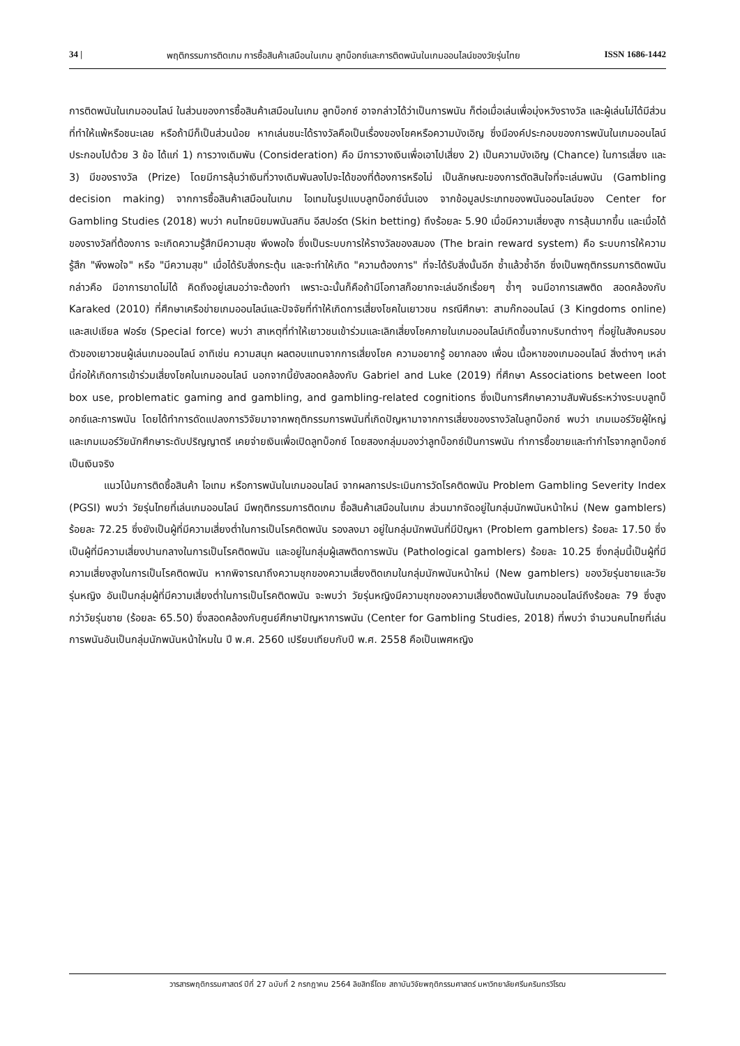34 | พฤติกรรมการติดเกม การซื้อสินค้าเสมือนในเกม ลูทบ็อกซ์และการติดพนันในเกมออนไลน์ของวัยรุ่นไทย ISSN 1686-1442
การติดพนันในเกมออนไลน์ ในส่วนของการซื้อสินค้าเสมือนในเกม ลูทบ็อกซ์ อาจกล่าวได้ว่าเป็นการพนัน ก็ต่อเมื่อเล่นเพื่อมุ่งหวังรางวัล และผู้เล่นไม่ได้มีส่วนที่ทำให้แพ้หรือชนะเลย หรือถ้ามีก็เป็นส่วนน้อย หากเล่นชนะได้รางวัลคือเป็นเรื่องของโชคหรือความบังเอิญ ซึ่งมีองค์ประกอบของการพนันในเกมออนไลน์ ประกอบไปด้วย 3 ข้อ ได้แก่ 1) การวางเดิมพัน (Consideration) คือ มีการวางเงินเพื่อเอาไปเสี่ยง 2) เป็นความบังเอิญ (Chance) ในการเสี่ยง และ 3) มีของรางวัล (Prize) โดยมีการลุ้นว่าเงินที่วางเดิมพันลงไปจะได้ของที่ต้องการหรือไม่ เป็นลักษณะของการตัดสินใจที่จะเล่นพนัน (Gambling decision making) จากการซื้อสินค้าเสมือนในเกม ไอเทมในรูปแบบลูทบ็อกซ์นั่นเอง จากข้อมูลประเภทของพนันออนไลน์ของ Center for Gambling Studies (2018) พบว่า คนไทยนิยมพนันสกิน อีสปอร์ต (Skin betting) ถึงร้อยละ 5.90 เมื่อมีความเสี่ยงสูง การลุ้นมากขึ้น และเมื่อได้ของรางวัลที่ต้องการ จะเกิดความรู้สึกมีความสุข พึงพอใจ ซึ่งเป็นระบบการให้รางวัลของสมอง (The brain reward system) คือ ระบบการให้ความรู้สึก "พึงพอใจ" หรือ "มีความสุข" เมื่อได้รับสิ่งกระตุ้น และจะทำให้เกิด "ความต้องการ" ที่จะได้รับสิ่งนั้นอีก ซ้ำแล้วซ้ำอีก ซึ่งเป็นพฤติกรรมการติดพนัน กล่าวคือ มีอาการขาดไม่ได้ คิดถึงอยู่เสมอว่าจะต้องทำ เพราะฉะนั้นก็คือถ้ามีโอกาสก็อยากจะเล่นอีกเรื่อยๆ ซ้ำๆ จนมีอาการเสพติด สอดคล้องกับ Karaked (2010) ที่ศึกษาเครือข่ายเกมออนไลน์และปัจจัยที่ทำให้เกิดการเสี่ยงโชคในเยาวชน กรณีศึกษา: สามก๊กออนไลน์ (3 Kingdoms online) และสเปเชียล ฟอร์ซ (Special force) พบว่า สาเหตุที่ทำให้เยาวชนเข้าร่วมและเลิกเสี่ยงโชคภายในเกมออนไลน์เกิดขึ้นจากบริบทต่างๆ ที่อยู่ในสังคมรอบตัวของเยาวชนผู้เล่นเกมออนไลน์ อาทิเช่น ความสนุก ผลตอบแทนจากการเสี่ยงโชค ความอยากรู้ อยากลอง เพื่อน เนื้อหาของเกมออนไลน์ สิ่งต่างๆ เหล่านี้ก่อให้เกิดการเข้าร่วมเสี่ยงโชคในเกมออนไลน์ นอกจากนี้ยังสอดคล้องกับ Gabriel and Luke (2019) ที่ศึกษา Associations between loot box use, problematic gaming and gambling, and gambling-related cognitions ซึ่งเป็นการศึกษาความสัมพันธ์ระหว่างระบบลูทบ็อกซ์และการพนัน โดยได้ทำการดัดแปลงการวิจัยมาจากพฤติกรรมการพนันที่เกิดปัญหามาจากการเสี่ยงของรางวัลในลูทบ็อกซ์ พบว่า เกมเมอร์วัยผู้ใหญ่และเกมเมอร์วัยนักศึกษาระดับปริญญาตรี เคยจ่ายเงินเพื่อเปิดลูทบ็อกซ์ โดยสองกลุ่มมองว่าลูทบ็อกซ์เป็นการพนัน ทำการซื้อขายและทำกำไรจากลูทบ็อกซ์เป็นเงินจริง
แนวโน้มการติดซื้อสินค้า ไอเทม หรือการพนันในเกมออนไลน์ จากผลการประเมินการวัดโรคติดพนัน Problem Gambling Severity Index (PGSI) พบว่า วัยรุ่นไทยที่เล่นเกมออนไลน์ มีพฤติกรรมการติดเกม ซื้อสินค้าเสมือนในเกม ส่วนมากจัดอยู่ในกลุ่มนักพนันหน้าใหม่ (New gamblers) ร้อยละ 72.25 ซึ่งยังเป็นผู้ที่มีความเสี่ยงต่ำในการเป็นโรคติดพนัน รองลงมา อยู่ในกลุ่มนักพนันที่มีปัญหา (Problem gamblers) ร้อยละ 17.50 ซึ่งเป็นผู้ที่มีความเสี่ยงปานกลางในการเป็นโรคติดพนัน และอยู่ในกลุ่มผู้เสพติดการพนัน (Pathological gamblers) ร้อยละ 10.25 ซึ่งกลุ่มนี้เป็นผู้ที่มีความเสี่ยงสูงในการเป็นโรคติดพนัน หากพิจารณาถึงความชุกของความเสี่ยงติดเกมในกลุ่มนักพนันหน้าใหม่ (New gamblers) ของวัยรุ่นชายและวัยรุ่นหญิง อันเป็นกลุ่มผู้ที่มีความเสี่ยงต่ำในการเป็นโรคติดพนัน จะพบว่า วัยรุ่นหญิงมีความชุกของความเสี่ยงติดพนันในเกมออนไลน์ถึงร้อยละ 79 ซึ่งสูงกว่าวัยรุ่นชาย (ร้อยละ 65.50) ซึ่งสอดคล้องกับศูนย์ศึกษาปัญหาการพนัน (Center for Gambling Studies, 2018) ที่พบว่า จำนวนคนไทยที่เล่นการพนันอันเป็นกลุ่มนักพนันหน้าใหมใน ปี พ.ศ. 2560 เปรียบเทียบกับปี พ.ศ. 2558 คือเป็นเพศหญิง
วารสารพฤติกรรมศาสตร์ ปีที่ 27 ฉบับที่ 2 กรกฎาคม 2564 ลิขสิทธิ์โดย สถาบันวิจัยพฤติกรรมศาสตร์ มหาวิทยาลัยศรีนครินทรวิโรฒ